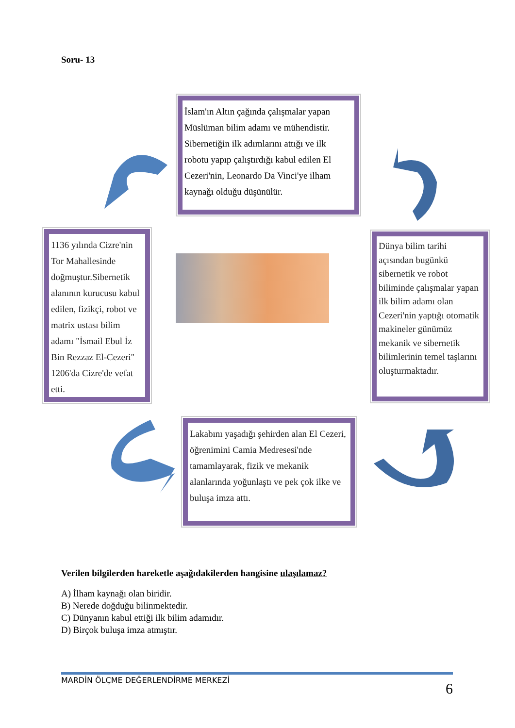Soru- 13
İslam'ın Altın çağında çalışmalar yapan Müslüman bilim adamı ve mühendistir. Sibernetiğin ilk adımlarını attığı ve ilk robotu yapıp çalıştırdığı kabul edilen El Cezeri'nin, Leonardo Da Vinci'ye ilham kaynağı olduğu düşünülür.
1136 yılında Cizre'nin Tor Mahallesinde doğmuştur.Sibernetik alanının kurucusu kabul edilen, fizikçi, robot ve matrix ustası bilim adamı "İsmail Ebul İz Bin Rezzaz El-Cezeri" 1206'da Cizre'de vefat etti.
Dünya bilim tarihi açısından bugünkü sibernetik ve robot biliminde çalışmalar yapan ilk bilim adamı olan Cezeri'nin yaptığı otomatik makineler günümüz mekanik ve sibernetik bilimlerinin temel taşlarını oluşturmaktadır.
Lakabını yaşadığı şehirden alan El Cezeri, öğrenimini Camia Medresesi'nde tamamlayarak, fizik ve mekanik alanlarında yoğunlaştı ve pek çok ilke ve buluşa imza attı.
Verilen bilgilerden hareketle aşağıdakilerden hangisine ulaşılamaz?
A) İlham kaynağı olan biridir.
B) Nerede doğduğu bilinmektedir.
C) Dünyanın kabul ettiği ilk bilim adamıdır.
D) Birçok buluşa imza atmıştır.
MARDİN ÖLÇME DEĞERLENDİRME MERKEZİ
6